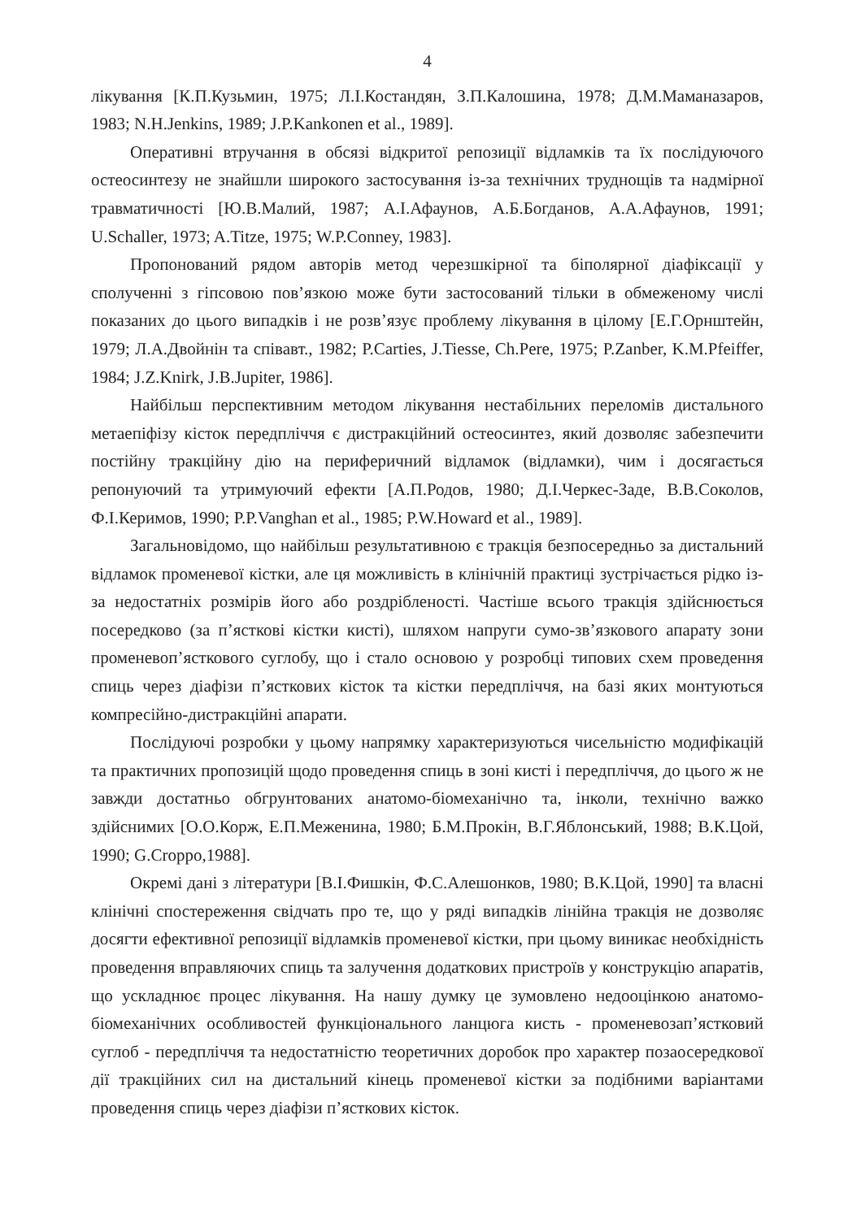4
лікування [К.П.Кузьмин, 1975; Л.І.Костандян, З.П.Калошина, 1978; Д.М.Маманазаров, 1983; N.H.Jenkins, 1989; J.P.Kankonen et al., 1989].
Оперативні втручання в обсязі відкритої репозиції відламків та їх послідуючого остеосинтезу не знайшли широкого застосування із-за технічних труднощів та надмірної травматичності [Ю.В.Малий, 1987; А.І.Афаунов, А.Б.Богданов, А.А.Афаунов, 1991; U.Schaller, 1973; A.Titze, 1975; W.P.Conney, 1983].
Пропонований рядом авторів метод черезшкірної та біполярної діафіксації у сполученні з гіпсовою пов’язкою може бути застосований тільки в обмеженому числі показаних до цього випадків і не розв’язує проблему лікування в цілому [Е.Г.Орнштейн, 1979; Л.А.Двойнін та співавт., 1982; P.Carties, J.Tiesse, Ch.Pere, 1975; P.Zanber, K.M.Pfeiffer, 1984; J.Z.Knirk, J.B.Jupiter, 1986].
Найбільш перспективним методом лікування нестабільних переломів дистального метаепіфізу кісток передпліччя є дистракційний остеосинтез, який дозволяє забезпечити постійну тракційну дію на периферичний відламок (відламки), чим і досягається репонуючий та утримуючий ефекти [А.П.Родов, 1980; Д.І.Черкес-Заде, В.В.Соколов, Ф.І.Керимов, 1990; P.P.Vanghan et al., 1985; P.W.Howard et al., 1989].
Загальновідомо, що найбільш результативною є тракція безпосередньо за дистальний відламок променевої кістки, але ця можливість в клінічній практиці зустрічається рідко із-за недостатніх розмірів його або роздрібленості. Частіше всього тракція здійснюється посередково (за п’ясткові кістки кисті), шляхом напруги сумо-зв’язкового апарату зони променевоп’ясткового суглобу, що і стало основою у розробці типових схем проведення спиць через діафізи п’ясткових кісток та кістки передпліччя, на базі яких монтуються компресійно-дистракційні апарати.
Послідуючі розробки у цьому напрямку характеризуються чисельністю модифікацій та практичних пропозицій щодо проведення спиць в зоні кисті і передпліччя, до цього ж не завжди достатньо обгрунтованих анатомо-біомеханічно та, інколи, технічно важко здійснимих [О.О.Корж, Е.П.Меженина, 1980; Б.М.Прокін, В.Г.Яблонський, 1988; В.К.Цой, 1990; G.Croppo,1988].
Окремі дані з літератури [В.І.Фишкін, Ф.С.Алешонков, 1980; В.К.Цой, 1990] та власні клінічні спостереження свідчать про те, що у ряді випадків лінійна тракція не дозволяє досягти ефективної репозиції відламків променевої кістки, при цьому виникає необхідність проведення вправляючих спиць та залучення додаткових пристроїв у конструкцію апаратів, що ускладнює процес лікування. На нашу думку це зумовлено недооцінкою анатомо-біомеханічних особливостей функціонального ланцюга кисть - променевозап’ястковий суглоб - передпліччя та недостатністю теоретичних доробок про характер позаосередкової дії тракційних сил на дистальний кінець променевої кістки за подібними варіантами проведення спиць через діафізи п’ясткових кісток.